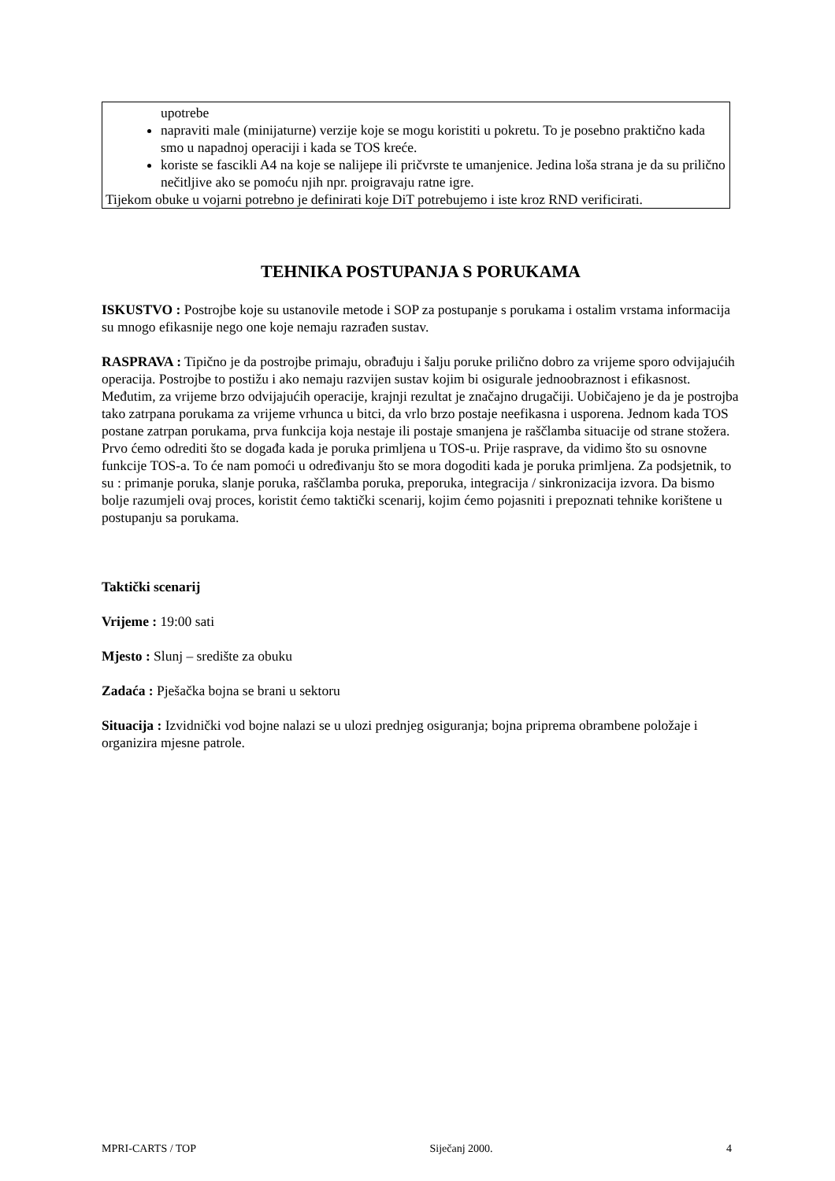upotrebe
napraviti male (minijaturne) verzije koje se mogu koristiti u pokretu. To je posebno praktično kada smo u napadnoj operaciji i kada se TOS kreće.
koriste se fascikli A4 na koje se nalijepe ili pričvrste te umanjenice. Jedina loša strana je da su prilično nečitljive ako se pomoću njih npr. proigravaju ratne igre.
Tijekom obuke u vojarni potrebno je definirati koje DiT potrebujemo i iste kroz RND verificirati.
TEHNIKA POSTUPANJA S PORUKAMA
ISKUSTVO : Postrojbe koje su ustanovile metode i SOP za postupanje s porukama i ostalim vrstama informacija su mnogo efikasnije nego one koje nemaju razrađen sustav.
RASPRAVA : Tipično je da postrojbe primaju, obrađuju i šalju poruke prilično dobro za vrijeme sporo odvijajućih operacija. Postrojbe to postižu i ako nemaju razvijen sustav kojim bi osigurale jednoobraznost i efikasnost. Međutim, za vrijeme brzo odvijajućih operacije, krajnji rezultat je značajno drugačiji. Uobičajeno je da je postrojba tako zatrpana porukama za vrijeme vrhunca u bitci, da vrlo brzo postaje neefikasna i usporena. Jednom kada TOS postane zatrpan porukama, prva funkcija koja nestaje ili postaje smanjena je raščlamba situacije od strane stožera.
Prvo ćemo odrediti što se događa kada je poruka primljena u TOS-u. Prije rasprave, da vidimo što su osnovne funkcije TOS-a. To će nam pomoći u određivanju što se mora dogoditi kada je poruka primljena. Za podsjetnik, to su : primanje poruka, slanje poruka, raščlamba poruka, preporuka, integracija / sinkronizacija izvora. Da bismo bolje razumjeli ovaj proces, koristit ćemo taktički scenarij, kojim ćemo pojasniti i prepoznati tehnike korištene u postupanju sa porukama.
Taktički scenarij
Vrijeme : 19:00 sati
Mjesto : Slunj – središte za obuku
Zadaća : Pješačka bojna se brani u sektoru
Situacija : Izvidnički vod bojne nalazi se u ulozi prednjeg osiguranja; bojna priprema obrambene položaje i organizira mjesne patrole.
MPRI-CARTS / TOP Siječanj 2000. 4